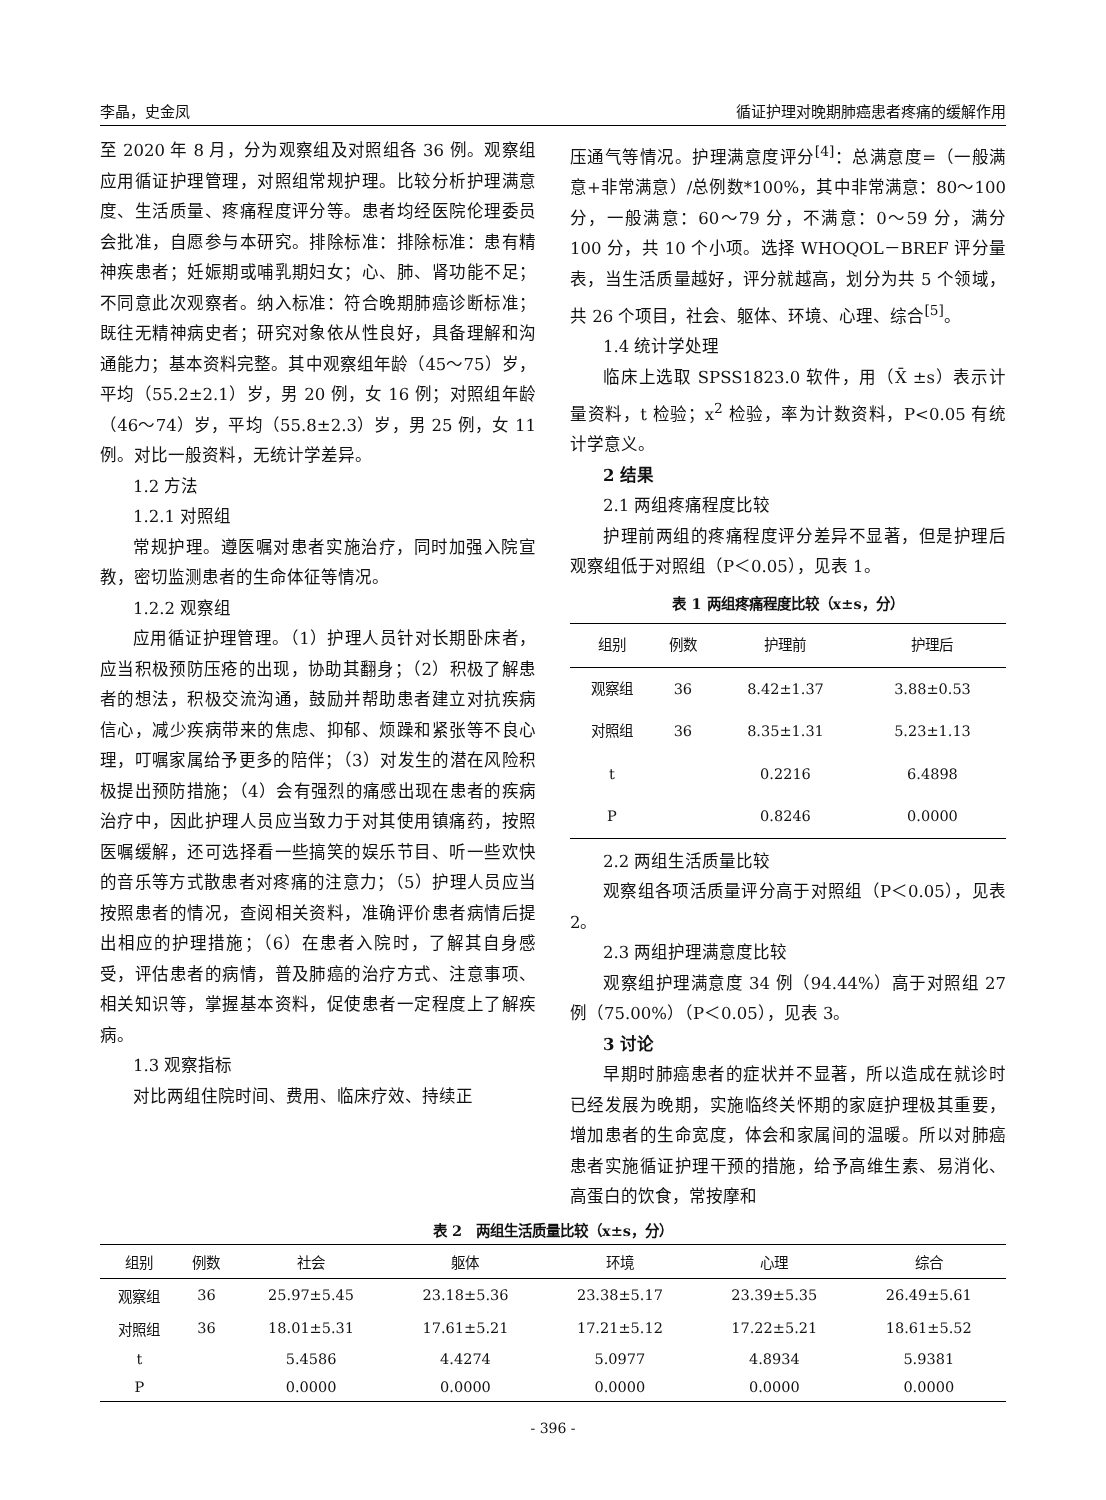李晶，史金凤 循证护理对晚期肺癌患者疼痛的缓解作用
至 2020 年 8 月，分为观察组及对照组各 36 例。观察组应用循证护理管理，对照组常规护理。比较分析护理满意度、生活质量、疼痛程度评分等。患者均经医院伦理委员会批准，自愿参与本研究。排除标准：排除标准：患有精神疾患者；妊娠期或哺乳期妇女；心、肺、肾功能不足；不同意此次观察者。纳入标准：符合晚期肺癌诊断标准；既往无精神病史者；研究对象依从性良好，具备理解和沟通能力；基本资料完整。其中观察组年龄（45～75）岁，平均（55.2±2.1）岁，男 20 例，女 16 例；对照组年龄（46～74）岁，平均（55.8±2.3）岁，男 25 例，女 11 例。对比一般资料，无统计学差异。
1.2 方法
1.2.1 对照组
常规护理。遵医嘱对患者实施治疗，同时加强入院宣教，密切监测患者的生命体征等情况。
1.2.2 观察组
应用循证护理管理。（1）护理人员针对长期卧床者，应当积极预防压疮的出现，协助其翻身；（2）积极了解患者的想法，积极交流沟通，鼓励并帮助患者建立对抗疾病信心，减少疾病带来的焦虑、抑郁、烦躁和紧张等不良心理，叮嘱家属给予更多的陪伴；（3）对发生的潜在风险积极提出预防措施；（4）会有强烈的痛感出现在患者的疾病治疗中，因此护理人员应当致力于对其使用镇痛药，按照医嘱缓解，还可选择看一些搞笑的娱乐节目、听一些欢快的音乐等方式散患者对疼痛的注意力；（5）护理人员应当按照患者的情况，查阅相关资料，准确评价患者病情后提出相应的护理措施；（6）在患者入院时，了解其自身感受，评估患者的病情，普及肺癌的治疗方式、注意事项、相关知识等，掌握基本资料，促使患者一定程度上了解疾病。
1.3 观察指标
对比两组住院时间、费用、临床疗效、持续正
压通气等情况。护理满意度评分<sup>[4]</sup>：总满意度=（一般满意+非常满意）/总例数*100%，其中非常满意：80～100 分，一般满意：60～79 分，不满意：0～59 分，满分 100 分，共 10 个小项。选择 WHOQOL－BREF 评分量表，当生活质量越好，评分就越高，划分为共 5 个领域，共 26 个项目，社会、躯体、环境、心理、综合<sup>[5]</sup>。
1.4 统计学处理
临床上选取 SPSS1823.0 软件，用（X̄ ±s）表示计量资料，t 检验；x<sup>2</sup> 检验，率为计数资料，P<0.05 有统计学意义。
2 结果
2.1 两组疼痛程度比较
护理前两组的疼痛程度评分差异不显著，但是护理后观察组低于对照组（P＜0.05），见表 1。
表 1 两组疼痛程度比较（x±s，分）
| 组别 | 例数 | 护理前 | 护理后 |
| --- | --- | --- | --- |
| 观察组 | 36 | 8.42±1.37 | 3.88±0.53 |
| 对照组 | 36 | 8.35±1.31 | 5.23±1.13 |
| t | | 0.2216 | 6.4898 |
| P | | 0.8246 | 0.0000 |
2.2 两组生活质量比较
观察组各项活质量评分高于对照组（P＜0.05），见表 2。
2.3 两组护理满意度比较
观察组护理满意度 34 例（94.44%）高于对照组 27 例（75.00%）（P＜0.05），见表 3。
3 讨论
早期时肺癌患者的症状并不显著，所以造成在就诊时已经发展为晚期，实施临终关怀期的家庭护理极其重要，增加患者的生命宽度，体会和家属间的温暖。所以对肺癌患者实施循证护理干预的措施，给予高维生素、易消化、高蛋白的饮食，常按摩和
表 2　两组生活质量比较（x±s，分）
| 组别 | 例数 | 社会 | 躯体 | 环境 | 心理 | 综合 |
| --- | --- | --- | --- | --- | --- | --- |
| 观察组 | 36 | 25.97±5.45 | 23.18±5.36 | 23.38±5.17 | 23.39±5.35 | 26.49±5.61 |
| 对照组 | 36 | 18.01±5.31 | 17.61±5.21 | 17.21±5.12 | 17.22±5.21 | 18.61±5.52 |
| t | | 5.4586 | 4.4274 | 5.0977 | 4.8934 | 5.9381 |
| P | | 0.0000 | 0.0000 | 0.0000 | 0.0000 | 0.0000 |
- 396 -